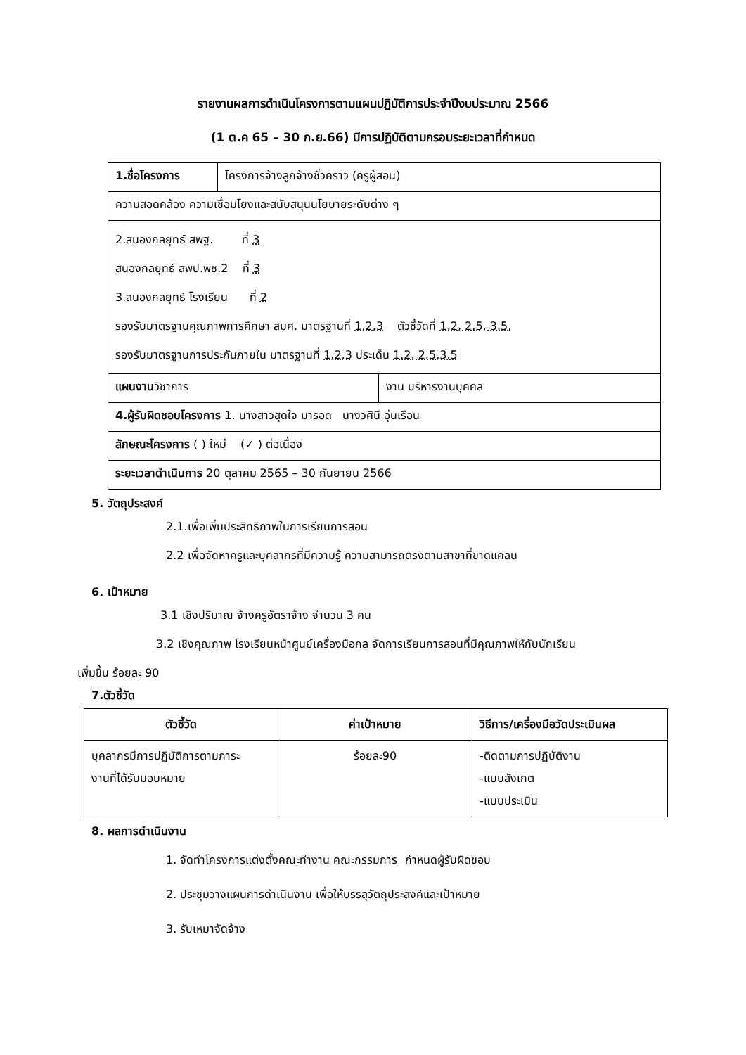รายงานผลการดำเนินโครงการตามแผนปฏิบัติการประจำปีงบประมาณ 2566
(1 ต.ค 65 – 30 ก.ย.66) มีการปฏิบัติตามกรอบระยะเวลาที่กำหนด
| 1.ชื่อโครงการ | โครงการจ้างลูกจ้างชั่วคราว (ครูผู้สอน) | |
| ความสอดคล้อง ความเชื่อมโยงและสนับสนุนนโยบายระดับต่าง ๆ | | |
| 2.สนองกลยุทธ์ สพฐ. ที่ 3 สนองกลยุทธ์ สพป.พช.2 ที่ 3 3.สนองกลยุทธ์ โรงเรียน ที่ 2 รองรับมาตรฐานคุณภาพการศึกษา สมศ. มาตรฐานที่ 1,2,3 ตัวชี้วัดที่ 1.2, 2.5, 3.5, รองรับมาตรฐานการประกันภายใน มาตรฐานที่ 1,2,3 ประเด็น 1.2, 2.5,3.5 | | |
| แผนงาน วิชาการ | | งาน บริหารงานบุคคล |
| 4.ผู้รับผิดชอบโครงการ 1. นางสาวสุดใจ มารอด นางวศินี อุ่นเรือน | | |
| ลักษณะโครงการ ( ) ใหม่ (✓ ) ต่อเนื่อง | | |
| ระยะเวลาดำเนินการ 20 ตุลาคม 2565 – 30 กันยายน 2566 | | |
5. วัตถุประสงค์
2.1.เพื่อเพิ่มประสิทธิภาพในการเรียนการสอน
2.2 เพื่อจัดหาครูและบุคลากรที่มีความรู้ ความสามารถตรงตามสาขาที่ขาดแคลน
6. เป้าหมาย
3.1 เชิงปริมาณ จ้างครูอัตราจ้าง จำนวน 3 คน
3.2 เชิงคุณภาพ โรงเรียนหน้าศูนย์เครื่องมือกล จัดการเรียนการสอนที่มีคุณภาพให้กับนักเรียน
เพิ่มขึ้น ร้อยละ 90
7.ตัวชี้วัด
| ตัวชี้วัด | ค่าเป้าหมาย | วิธีการ/เครื่องมือวัดประเมินผล |
| --- | --- | --- |
| บุคลากรมีการปฏิบัติการตามภาระ งานที่ได้รับมอบหมาย | ร้อยละ90 | -ติดตามการปฏิบัติงาน -แบบสังเกต -แบบประเมิน |
8. ผลการดำเนินงาน
1. จัดทำโครงการแต่งตั้งคณะทำงาน คณะกรรมการ กำหนดผู้รับผิดชอบ
2. ประชุมวางแผนการดำเนินงาน เพื่อให้บรรลุวัตถุประสงค์และเป้าหมาย
3. รับเหมาจัดจ้าง